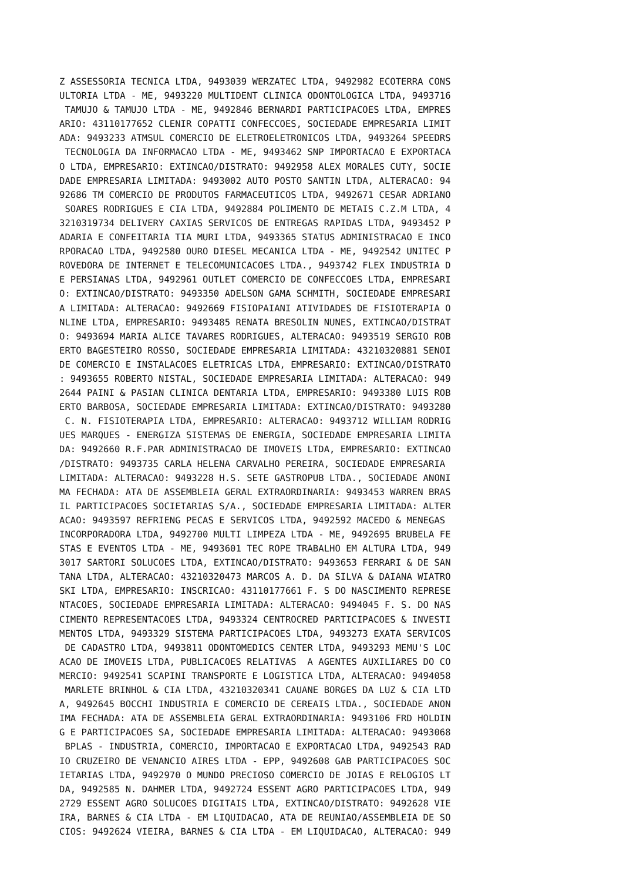Z ASSESSORIA TECNICA LTDA, 9493039 WERZATEC LTDA, 9492982 ECOTERRA CONS
ULTORIA LTDA - ME, 9493220 MULTIDENT CLINICA ODONTOLOGICA LTDA, 9493716
 TAMUJO & TAMUJO LTDA - ME, 9492846 BERNARDI PARTICIPACOES LTDA, EMPRES
ARIO: 43110177652 CLENIR COPATTI CONFECCOES, SOCIEDADE EMPRESARIA LIMIT
ADA: 9493233 ATMSUL COMERCIO DE ELETROELETRONICOS LTDA, 9493264 SPEEDRS
 TECNOLOGIA DA INFORMACAO LTDA - ME, 9493462 SNP IMPORTACAO E EXPORTACA
O LTDA, EMPRESARIO: EXTINCAO/DISTRATO: 9492958 ALEX MORALES CUTY, SOCIE
DADE EMPRESARIA LIMITADA: 9493002 AUTO POSTO SANTIN LTDA, ALTERACAO: 94
92686 TM COMERCIO DE PRODUTOS FARMACEUTICOS LTDA, 9492671 CESAR ADRIANO
 SOARES RODRIGUES E CIA LTDA, 9492884 POLIMENTO DE METAIS C.Z.M LTDA, 4
3210319734 DELIVERY CAXIAS SERVICOS DE ENTREGAS RAPIDAS LTDA, 9493452 P
ADARIA E CONFEITARIA TIA MURI LTDA, 9493365 STATUS ADMINISTRACAO E INCO
RPORACAO LTDA, 9492580 OURO DIESEL MECANICA LTDA - ME, 9492542 UNITEC P
ROVEDORA DE INTERNET E TELECOMUNICACOES LTDA., 9493742 FLEX INDUSTRIA D
E PERSIANAS LTDA, 9492961 OUTLET COMERCIO DE CONFECCOES LTDA, EMPRESARI
O: EXTINCAO/DISTRATO: 9493350 ADELSON GAMA SCHMITH, SOCIEDADE EMPRESARI
A LIMITADA: ALTERACAO: 9492669 FISIOPAIANI ATIVIDADES DE FISIOTERAPIA O
NLINE LTDA, EMPRESARIO: 9493485 RENATA BRESOLIN NUNES, EXTINCAO/DISTRAT
O: 9493694 MARIA ALICE TAVARES RODRIGUES, ALTERACAO: 9493519 SERGIO ROB
ERTO BAGESTEIRO ROSSO, SOCIEDADE EMPRESARIA LIMITADA: 43210320881 SENOI
DE COMERCIO E INSTALACOES ELETRICAS LTDA, EMPRESARIO: EXTINCAO/DISTRATO
: 9493655 ROBERTO NISTAL, SOCIEDADE EMPRESARIA LIMITADA: ALTERACAO: 949
2644 PAINI & PASIAN CLINICA DENTARIA LTDA, EMPRESARIO: 9493380 LUIS ROB
ERTO BARBOSA, SOCIEDADE EMPRESARIA LIMITADA: EXTINCAO/DISTRATO: 9493280
 C. N. FISIOTERAPIA LTDA, EMPRESARIO: ALTERACAO: 9493712 WILLIAM RODRIG
UES MARQUES - ENERGIZA SISTEMAS DE ENERGIA, SOCIEDADE EMPRESARIA LIMITA
DA: 9492660 R.F.PAR ADMINISTRACAO DE IMOVEIS LTDA, EMPRESARIO: EXTINCAO
/DISTRATO: 9493735 CARLA HELENA CARVALHO PEREIRA, SOCIEDADE EMPRESARIA 
LIMITADA: ALTERACAO: 9493228 H.S. SETE GASTROPUB LTDA., SOCIEDADE ANONI
MA FECHADA: ATA DE ASSEMBLEIA GERAL EXTRAORDINARIA: 9493453 WARREN BRAS
IL PARTICIPACOES SOCIETARIAS S/A., SOCIEDADE EMPRESARIA LIMITADA: ALTER
ACAO: 9493597 REFRIENG PECAS E SERVICOS LTDA, 9492592 MACEDO & MENEGAS 
INCORPORADORA LTDA, 9492700 MULTI LIMPEZA LTDA - ME, 9492695 BRUBELA FE
STAS E EVENTOS LTDA - ME, 9493601 TEC ROPE TRABALHO EM ALTURA LTDA, 949
3017 SARTORI SOLUCOES LTDA, EXTINCAO/DISTRATO: 9493653 FERRARI & DE SAN
TANA LTDA, ALTERACAO: 43210320473 MARCOS A. D. DA SILVA & DAIANA WIATRO
SKI LTDA, EMPRESARIO: INSCRICAO: 43110177661 F. S DO NASCIMENTO REPRESE
NTACOES, SOCIEDADE EMPRESARIA LIMITADA: ALTERACAO: 9494045 F. S. DO NAS
CIMENTO REPRESENTACOES LTDA, 9493324 CENTROCRED PARTICIPACOES & INVESTI
MENTOS LTDA, 9493329 SISTEMA PARTICIPACOES LTDA, 9493273 EXATA SERVICOS
 DE CADASTRO LTDA, 9493811 ODONTOMEDICS CENTER LTDA, 9493293 MEMU'S LOC
ACAO DE IMOVEIS LTDA, PUBLICACOES RELATIVAS  A AGENTES AUXILIARES DO CO
MERCIO: 9492541 SCAPINI TRANSPORTE E LOGISTICA LTDA, ALTERACAO: 9494058
 MARLETE BRINHOL & CIA LTDA, 43210320341 CAUANE BORGES DA LUZ & CIA LTD
A, 9492645 BOCCHI INDUSTRIA E COMERCIO DE CEREAIS LTDA., SOCIEDADE ANON
IMA FECHADA: ATA DE ASSEMBLEIA GERAL EXTRAORDINARIA: 9493106 FRD HOLDIN
G E PARTICIPACOES SA, SOCIEDADE EMPRESARIA LIMITADA: ALTERACAO: 9493068
 BPLAS - INDUSTRIA, COMERCIO, IMPORTACAO E EXPORTACAO LTDA, 9492543 RAD
IO CRUZEIRO DE VENANCIO AIRES LTDA - EPP, 9492608 GAB PARTICIPACOES SOC
IETARIAS LTDA, 9492970 O MUNDO PRECIOSO COMERCIO DE JOIAS E RELOGIOS LT
DA, 9492585 N. DAHMER LTDA, 9492724 ESSENT AGRO PARTICIPACOES LTDA, 949
2729 ESSENT AGRO SOLUCOES DIGITAIS LTDA, EXTINCAO/DISTRATO: 9492628 VIE
IRA, BARNES & CIA LTDA - EM LIQUIDACAO, ATA DE REUNIAO/ASSEMBLEIA DE SO
CIOS: 9492624 VIEIRA, BARNES & CIA LTDA - EM LIQUIDACAO, ALTERACAO: 949